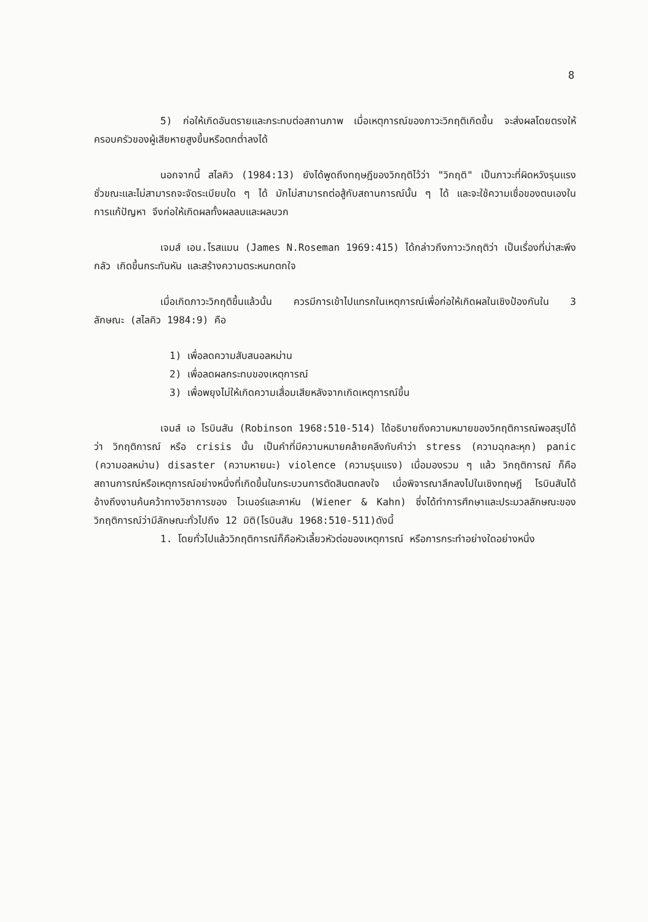8
5) ก่อให้เกิดอันตรายและกระทบต่อสถานภาพ เมื่อเหตุการณ์ของภาวะวิกฤติเกิดขึ้น จะส่งผลโดยตรงให้ครอบครัวของผู้เสียหายสูงขึ้นหรือตกต่ำลงได้
นอกจากนี้ สไลคิว (1984:13) ยังได้พูดถึงทฤษฎีของวิกฤติไว้ว่า "วิกฤติ" เป็นภาวะที่ผิดหวังรุนแรงชั่วขณะและไม่สามารถจะจัดระเบียบใด ๆ ได้ มักไม่สามารถต่อสู้กับสถานการณ์นั้น ๆ ได้ และจะใช้ความเชื่อของตนเองในการแก้ปัญหา จึงก่อให้เกิดผลทั้งผลลบและผลบวก
เจมส์ เอน.โรสแมน (James N.Roseman 1969:415) ได้กล่าวถึงภาวะวิกฤติว่า เป็นเรื่องที่น่าสะพึงกลัว เกิดขึ้นกระทันหัน และสร้างความตระหนกตกใจ
เมื่อเกิดภาวะวิกฤติขึ้นแล้วนั้น ควรมีการเข้าไปแทรกในเหตุการณ์เพื่อก่อให้เกิดผลในเชิงป้องกันใน 3 ลักษณะ (สไลคิว 1984:9) คือ
1) เพื่อลดความสับสนอลหม่าน
2) เพื่อลดผลกระทบของเหตุการณ์
3) เพื่อพยุงไม่ให้เกิดความเสื่อมเสียหลังจากเกิดเหตุการณ์ขึ้น
เจมส์ เอ โรบินสัน (Robinson 1968:510-514) ได้อธิบายถึงความหมายของวิกฤติการณ์พอสรุปได้ว่า วิกฤติการณ์ หรือ crisis นั้น เป็นคำที่มีความหมายคล้ายคลึงกับคำว่า stress (ความฉุกละหุก) panic (ความอลหม่าน) disaster (ความหายนะ) violence (ความรุนแรง) เมื่อมองรวม ๆ แล้ว วิกฤติการณ์ ก็คือ สถานการณ์หรือเหตุการณ์อย่างหนึ่งที่เกิดขึ้นในกระบวนการตัดสินตกลงใจ เมื่อพิจารณาลึกลงไปในเชิงทฤษฎี โรบินสันได้อ้างถึงงานค้นคว้าทางวิชาการของ ไวเนอร์และคาห์น (Wiener & Kahn) ซึ่งได้ทำการศึกษาและประมวลลักษณะของวิกฤติการณ์ว่ามีลักษณะทั่วไปถึง 12 มิติ(โรบินสัน 1968:510-511)ดังนี้
1. โดยทั่วไปแล้ววิกฤติการณ์ก็คือหัวเลี้ยวหัวต่อของเหตุการณ์ หรือการกระทำอย่างใดอย่างหนึ่ง